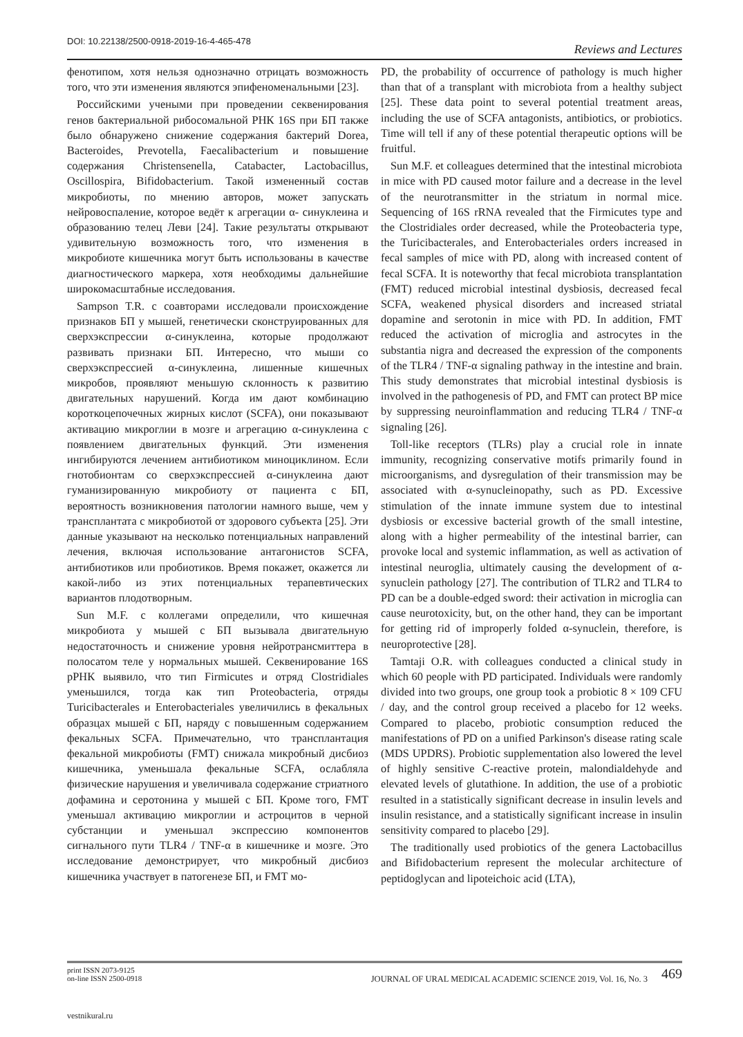DOI: 10.22138/2500-0918-2019-16-4-465-478 Reviews and Lectures
фенотипом, хотя нельзя однозначно отрицать возможность того, что эти изменения являются эпифеноменальными [23].
Российскими учеными при проведении секвенирования генов бактериальной рибосомальной РНК 16S при БП также было обнаружено снижение содержания бактерий Dorea, Bacteroides, Prevotella, Faecalibacterium и повышение содержания Christensenella, Catabacter, Lactobacillus, Oscillospira, Bifidobacterium. Такой измененный состав микробиоты, по мнению авторов, может запускать нейровоспаление, которое ведёт к агрегации α- синуклеина и образованию телец Леви [24]. Такие результаты открывают удивительную возможность того, что изменения в микробиоте кишечника могут быть использованы в качестве диагностического маркера, хотя необходимы дальнейшие широкомасштабные исследования.
Sampson T.R. с соавторами исследовали происхождение признаков БП у мышей, генетически сконструированных для сверхэкспрессии α-синуклеина, которые продолжают развивать признаки БП. Интересно, что мыши со сверхэкспрессией α-синуклеина, лишенные кишечных микробов, проявляют меньшую склонность к развитию двигательных нарушений. Когда им дают комбинацию короткоцепочечных жирных кислот (SCFA), они показывают активацию микроглии в мозге и агрегацию α-синуклеина с появлением двигательных функций. Эти изменения ингибируются лечением антибиотиком миноциклином. Если гнотобионтам со сверхэкспрессией α-синуклеина дают гуманизированную микробиоту от пациента с БП, вероятность возникновения патологии намного выше, чем у трансплантата с микробиотой от здорового субъекта [25]. Эти данные указывают на несколько потенциальных направлений лечения, включая использование антагонистов SCFA, антибиотиков или пробиотиков. Время покажет, окажется ли какой-либо из этих потенциальных терапевтических вариантов плодотворным.
Sun M.F. с коллегами определили, что кишечная микробиота у мышей с БП вызывала двигательную недостаточность и снижение уровня нейротрансмиттера в полосатом теле у нормальных мышей. Секвенирование 16S рРНК выявило, что тип Firmicutes и отряд Clostridiales уменьшился, тогда как тип Proteobacteria, отряды Turicibacterales и Enterobacteriales увеличились в фекальных образцах мышей с БП, наряду с повышенным содержанием фекальных SCFA. Примечательно, что трансплантация фекальной микробиоты (FMT) снижала микробный дисбиоз кишечника, уменьшала фекальные SCFA, ослабляла физические нарушения и увеличивала содержание стриатного дофамина и серотонина у мышей с БП. Кроме того, FMT уменьшал активацию микроглии и астроцитов в черной субстанции и уменьшал экспрессию компонентов сигнального пути TLR4 / TNF-α в кишечнике и мозге. Это исследование демонстрирует, что микробный дисбиоз кишечника участвует в патогенезе БП, и FMT мо-
PD, the probability of occurrence of pathology is much higher than that of a transplant with microbiota from a healthy subject [25]. These data point to several potential treatment areas, including the use of SCFA antagonists, antibiotics, or probiotics. Time will tell if any of these potential therapeutic options will be fruitful.
Sun M.F. et colleagues determined that the intestinal microbiota in mice with PD caused motor failure and a decrease in the level of the neurotransmitter in the striatum in normal mice. Sequencing of 16S rRNA revealed that the Firmicutes type and the Clostridiales order decreased, while the Proteobacteria type, the Turicibacterales, and Enterobacteriales orders increased in fecal samples of mice with PD, along with increased content of fecal SCFA. It is noteworthy that fecal microbiota transplantation (FMT) reduced microbial intestinal dysbiosis, decreased fecal SCFA, weakened physical disorders and increased striatal dopamine and serotonin in mice with PD. In addition, FMT reduced the activation of microglia and astrocytes in the substantia nigra and decreased the expression of the components of the TLR4 / TNF-α signaling pathway in the intestine and brain. This study demonstrates that microbial intestinal dysbiosis is involved in the pathogenesis of PD, and FMT can protect BP mice by suppressing neuroinflammation and reducing TLR4 / TNF-α signaling [26].
Toll-like receptors (TLRs) play a crucial role in innate immunity, recognizing conservative motifs primarily found in microorganisms, and dysregulation of their transmission may be associated with α-synucleinopathy, such as PD. Excessive stimulation of the innate immune system due to intestinal dysbiosis or excessive bacterial growth of the small intestine, along with a higher permeability of the intestinal barrier, can provoke local and systemic inflammation, as well as activation of intestinal neuroglia, ultimately causing the development of α-synuclein pathology [27]. The contribution of TLR2 and TLR4 to PD can be a double-edged sword: their activation in microglia can cause neurotoxicity, but, on the other hand, they can be important for getting rid of improperly folded α-synuclein, therefore, is neuroprotective [28].
Tamtaji O.R. with colleagues conducted a clinical study in which 60 people with PD participated. Individuals were randomly divided into two groups, one group took a probiotic 8 × 109 CFU / day, and the control group received a placebo for 12 weeks. Compared to placebo, probiotic consumption reduced the manifestations of PD on a unified Parkinson's disease rating scale (MDS UPDRS). Probiotic supplementation also lowered the level of highly sensitive C-reactive protein, malondialdehyde and elevated levels of glutathione. In addition, the use of a probiotic resulted in a statistically significant decrease in insulin levels and insulin resistance, and a statistically significant increase in insulin sensitivity compared to placebo [29].
The traditionally used probiotics of the genera Lactobacillus and Bifidobacterium represent the molecular architecture of peptidoglycan and lipoteichoic acid (LTA),
print ISSN 2073-9125
on-line ISSN 2500-0918
JOURNAL OF URAL MEDICAL ACADEMIC SCIENCE 2019, Vol. 16, No. 3 469
vestnikural.ru